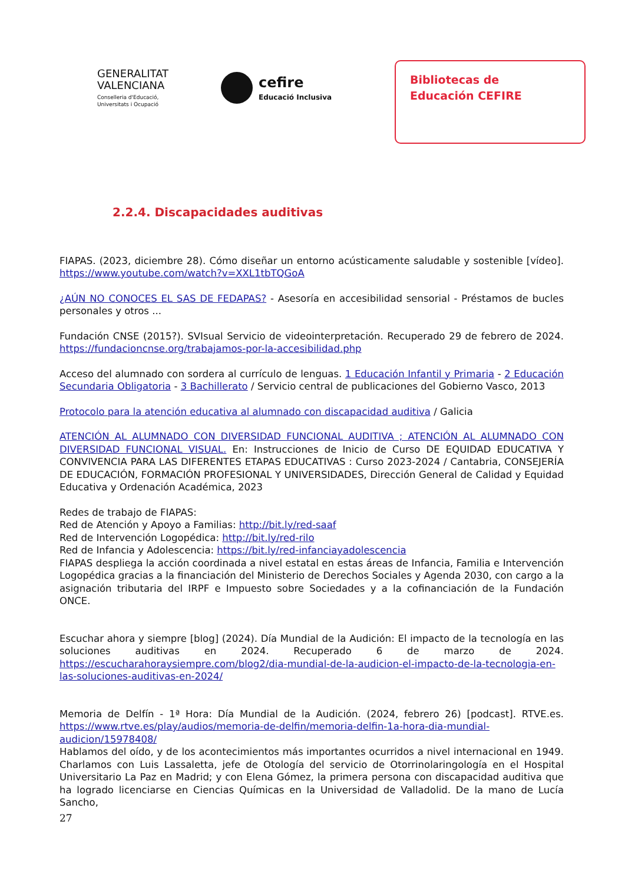GENERALITAT
VALENCIANA
Conselleria d'Educació,
Universitats i Ocupació
cefire
Educació Inclusiva
Bibliotecas de
Educación CEFIRE
2.2.4. Discapacidades auditivas
FIAPAS. (2023, diciembre 28). Cómo diseñar un entorno acústicamente saludable y sostenible [vídeo]. https://www.youtube.com/watch?v=XXL1tbTQGoA
¿AÚN NO CONOCES EL SAS DE FEDAPAS? - Asesoría en accesibilidad sensorial - Préstamos de bucles personales y otros ...
Fundación CNSE (2015?). SVIsual Servicio de videointerpretación. Recuperado 29 de febrero de 2024. https://fundacioncnse.org/trabajamos-por-la-accesibilidad.php
Acceso del alumnado con sordera al currículo de lenguas. 1 Educación Infantil y Primaria - 2 Educación Secundaria Obligatoria - 3 Bachillerato / Servicio central de publicaciones del Gobierno Vasco, 2013
Protocolo para la atención educativa al alumnado con discapacidad auditiva / Galicia
ATENCIÓN AL ALUMNADO CON DIVERSIDAD FUNCIONAL AUDITIVA ; ATENCIÓN AL ALUMNADO CON DIVERSIDAD FUNCIONAL VISUAL. En: Instrucciones de Inicio de Curso DE EQUIDAD EDUCATIVA Y CONVIVENCIA PARA LAS DIFERENTES ETAPAS EDUCATIVAS : Curso 2023-2024 / Cantabria, CONSEJERÍA DE EDUCACIÓN, FORMACIÓN PROFESIONAL Y UNIVERSIDADES, Dirección General de Calidad y Equidad Educativa y Ordenación Académica, 2023
Redes de trabajo de FIAPAS:
Red de Atención y Apoyo a Familias: http://bit.ly/red-saaf
Red de Intervención Logopédica: http://bit.ly/red-rilo
Red de Infancia y Adolescencia: https://bit.ly/red-infanciayadolescencia
FIAPAS despliega la acción coordinada a nivel estatal en estas áreas de Infancia, Familia e Intervención Logopédica gracias a la financiación del Ministerio de Derechos Sociales y Agenda 2030, con cargo a la asignación tributaria del IRPF e Impuesto sobre Sociedades y a la cofinanciación de la Fundación ONCE.
Escuchar ahora y siempre [blog] (2024). Día Mundial de la Audición: El impacto de la tecnología en las soluciones auditivas en 2024. Recuperado 6 de marzo de 2024. https://escucharahoraysiempre.com/blog2/dia-mundial-de-la-audicion-el-impacto-de-la-tecnologia-en-las-soluciones-auditivas-en-2024/
Memoria de Delfín - 1ª Hora: Día Mundial de la Audición. (2024, febrero 26) [podcast]. RTVE.es. https://www.rtve.es/play/audios/memoria-de-delfin/memoria-delfin-1a-hora-dia-mundial-audicion/15978408/
Hablamos del oído, y de los acontecimientos más importantes ocurridos a nivel internacional en 1949. Charlamos con Luis Lassaletta, jefe de Otología del servicio de Otorrinolaringología en el Hospital Universitario La Paz en Madrid; y con Elena Gómez, la primera persona con discapacidad auditiva que ha logrado licenciarse en Ciencias Químicas en la Universidad de Valladolid. De la mano de Lucía Sancho,
27